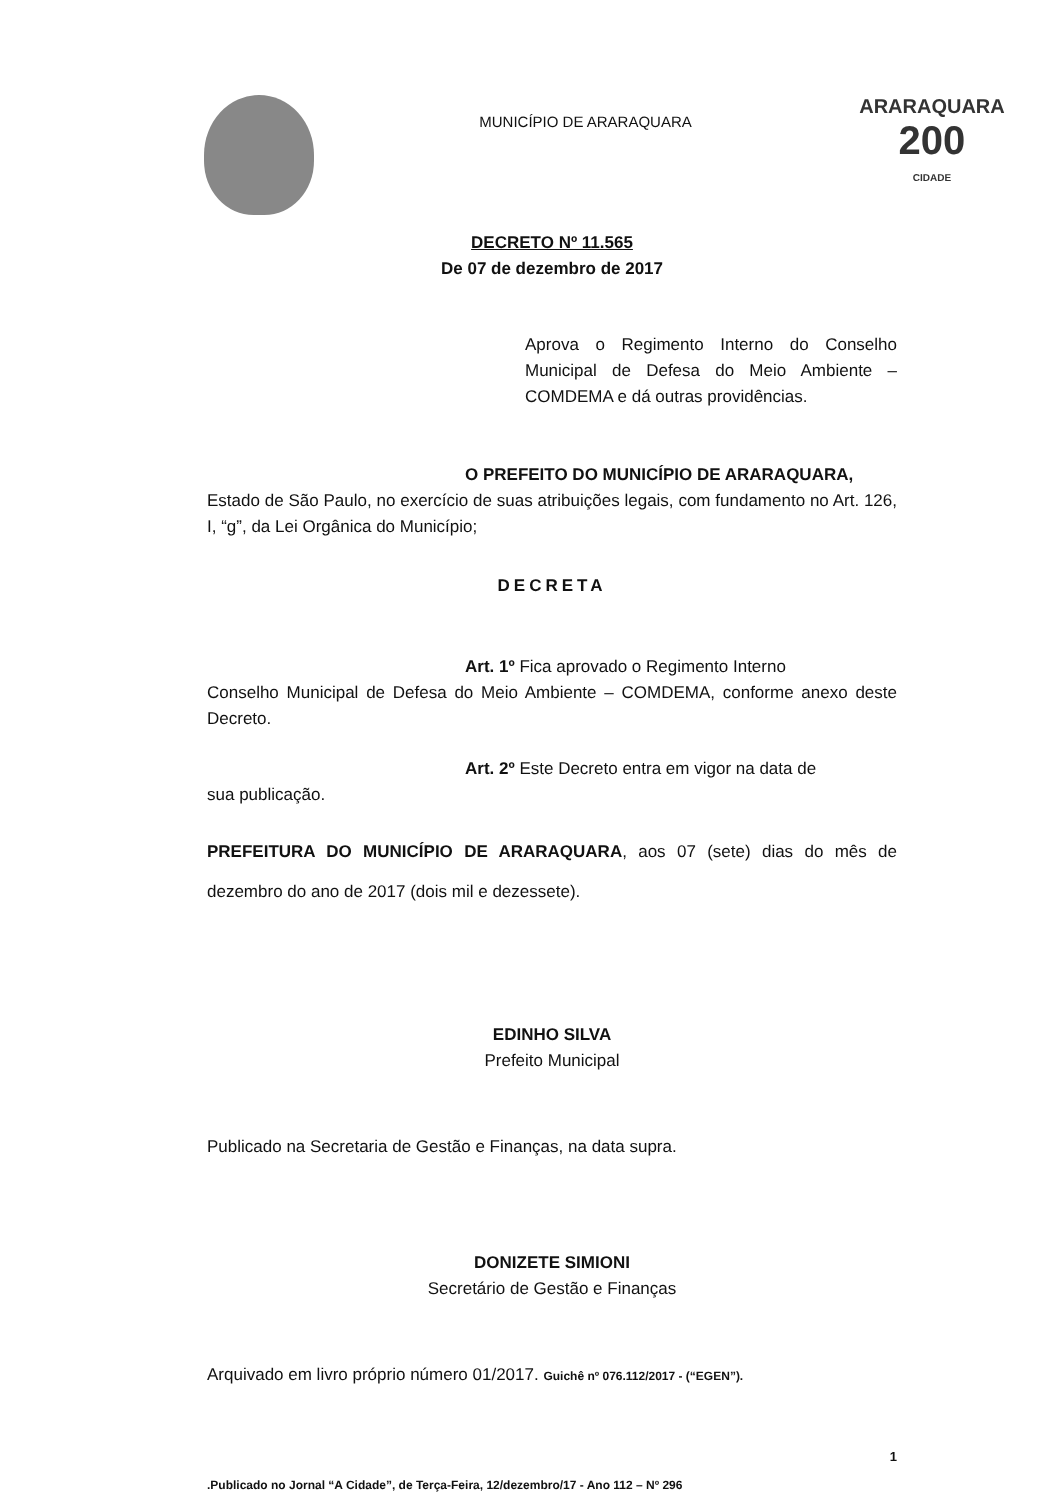MUNICÍPIO DE ARARAQUARA
ARARAQUARA
200
CIDADE
DECRETO Nº 11.565
De 07 de dezembro de 2017
Aprova o Regimento Interno do Conselho Municipal de Defesa do Meio Ambiente – COMDEMA e dá outras providências.
O PREFEITO DO MUNICÍPIO DE ARARAQUARA,
Estado de São Paulo, no exercício de suas atribuições legais, com fundamento no Art. 126, I, “g”, da Lei Orgânica do Município;
DECRETA
Art. 1º Fica aprovado o Regimento Interno
Conselho Municipal de Defesa do Meio Ambiente – COMDEMA, conforme anexo deste Decreto.
Art. 2º Este Decreto entra em vigor na data de
sua publicação.
PREFEITURA DO MUNICÍPIO DE ARARAQUARA, aos 07 (sete) dias do mês de dezembro do ano de 2017 (dois mil e dezessete).
EDINHO SILVA
Prefeito Municipal
Publicado na Secretaria de Gestão e Finanças, na data supra.
DONIZETE SIMIONI
Secretário de Gestão e Finanças
Arquivado em livro próprio número 01/2017. Guichê nº 076.112/2017 - (“EGEN”).
1
.Publicado no Jornal “A Cidade”, de Terça-Feira, 12/dezembro/17 - Ano 112 – Nº 296